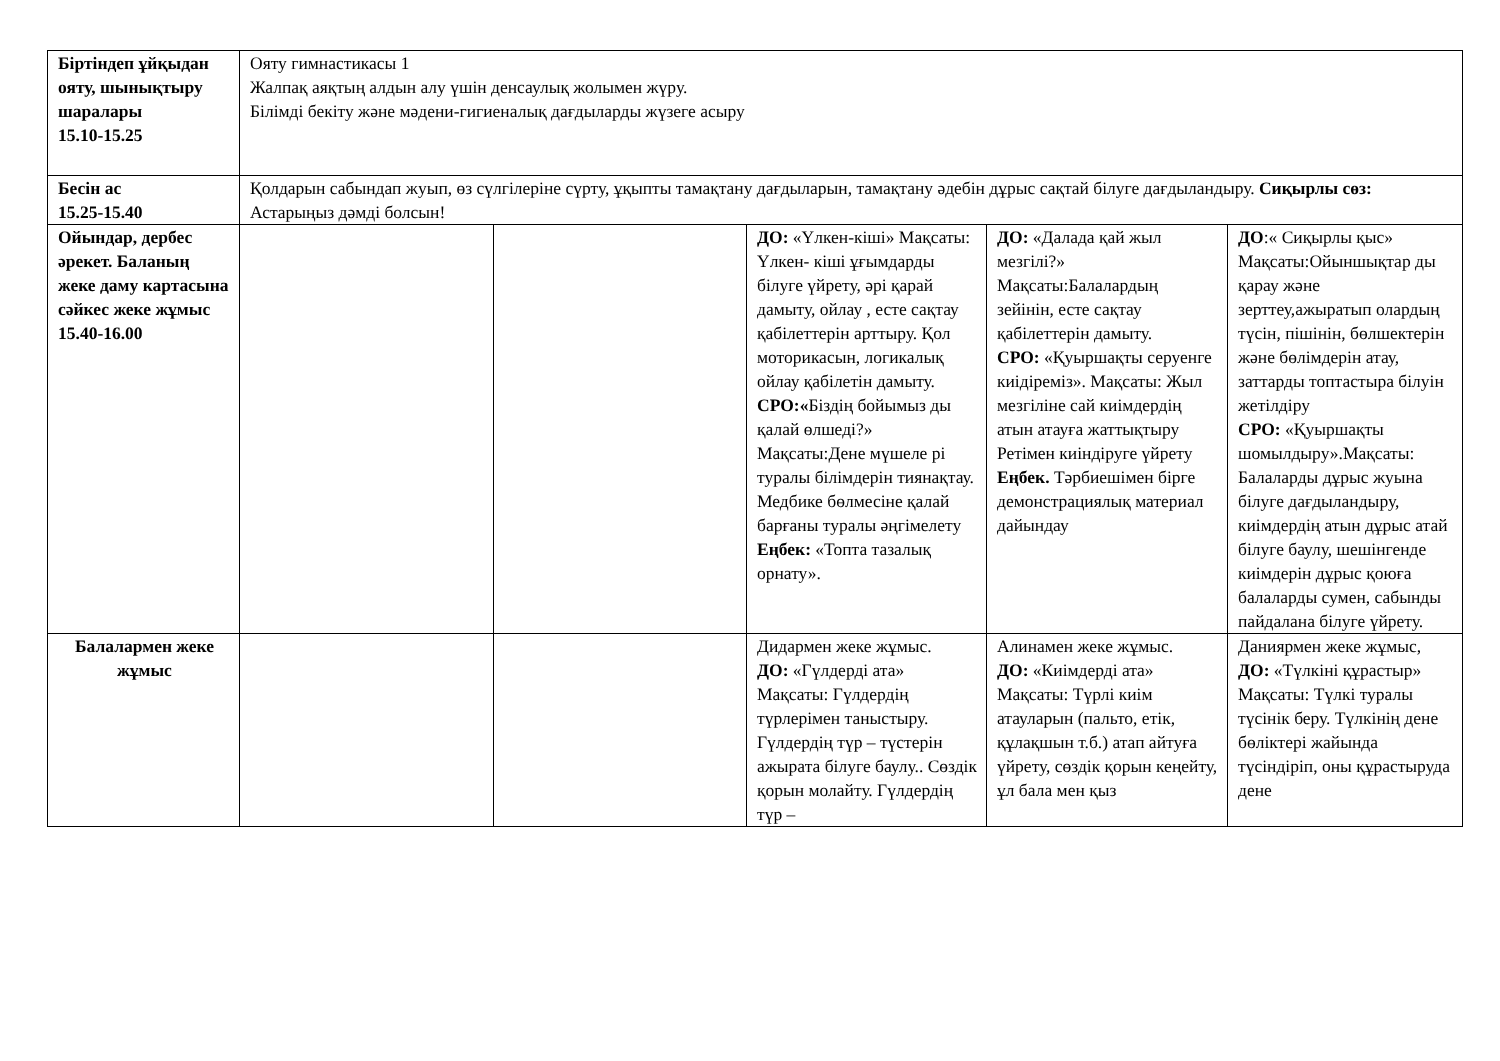| Біртіндеп ұйқыдан ояту, шынықтыру шаралары 15.10-15.25 | Ояту гимнастикасы 1 Жалпақ аяқтың алдын алу үшін денсаулық жолымен жүру. Білімді бекіту және мәдени-гигиеналық дағдыларды жүзеге асыру | | | | |
| Бесін ас 15.25-15.40 | Қолдарын сабындап жуып, өз сүлгілеріне сүрту, ұқыпты тамақтану дағдыларын, тамақтану әдебін дұрыс сақтай білуге дағдыландыру. Сиқырлы сөз: Астарыңыз дәмді болсын! | | | | |
| Ойындар, дербес әрекет. Баланың жеке даму картасына сәйкес жеке жұмыс 15.40-16.00 | | | ДО: «Үлкен-кіші» Мақсаты: Үлкен- кіші ұғымдарды білуге үйрету, әрі қарай дамыту, ойлау , есте сақтау қабілеттерін арттыру. Қол моторикасын, логикалық ойлау қабілетін дамыту. СРО:« Біздің бойымыз ды қалай өлшеді?» Мақсаты:Дене мүшеле рі туралы білімдерін тиянақтау. Медбике бөлмесіне қалай барғаны туралы әңгімелету Еңбек: «Топта тазалық орнату». | ДО: «Далада қай жыл мезгілі?» Мақсаты:Балалардың зейінін, есте сақтау қабілеттерін дамыту. СРО: «Қуыршақты серуенге киідіреміз». Мақсаты: Жыл мезгіліне сай киімдердің атын атауға жаттықтыру Ретімен киіндіруге үйрету Еңбек. Тәрбиешімен бірге демонстрациялық материал дайындау | ДО :« Сиқырлы қыс» Мақсаты:Ойыншықтар ды қарау және зерттеу,ажыратып олардың түсін, пішінін, бөлшектерін және бөлімдерін атау, заттарды топтастыра білуін жетілдіру СРО: «Қуыршақты шомылдыру».Мақсаты: Балаларды дұрыс жуына білуге дағдыландыру, киімдердің атын дұрыс атай білуге баулу, шешінгенде киімдерін дұрыс қоюға балаларды сумен, сабынды пайдалана білуге үйрету. |
| Балалармен жеке жұмыс | | | Дидармен жеке жұмыс. ДО: «Гүлдерді ата» Мақсаты: Гүлдердің түрлерімен таныстыру. Гүлдердің түр – түстерін ажырата білуге баулу.. Сөздік қорын молайту. Гүлдердің түр – | Алинамен жеке жұмыс. ДО: «Киімдерді ата» Мақсаты: Түрлі киім атауларын (пальто, етік, құлақшын т.б.) атап айтуға үйрету, сөздік қорын кеңейту, ұл бала мен қыз | Даниярмен жеке жұмыс, ДО: «Түлкіні құрастыр» Мақсаты: Түлкі туралы түсінік беру. Түлкінің дене бөліктері жайында түсіндіріп, оны құрастыруда дене |